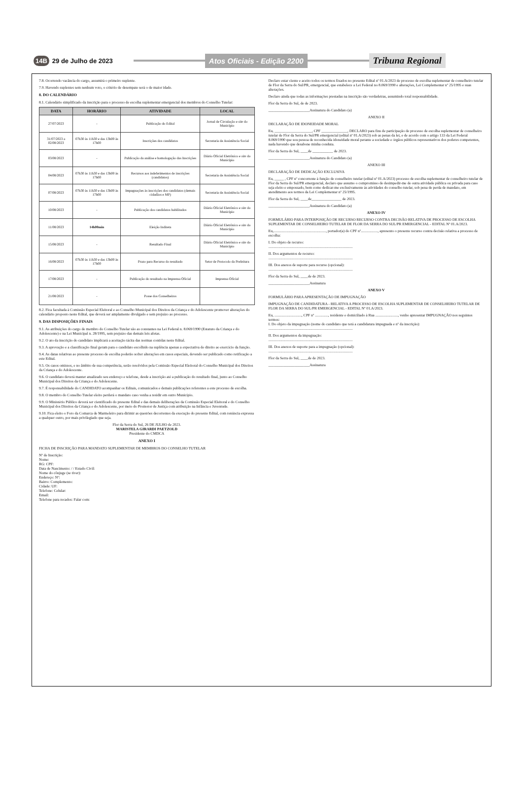14B 29 de Julho de 2023 Atos Oficiais - Edição 2200 Tribuna Regional
7.8. Ocorrendo vacância do cargo, assumirá o primeiro suplente.
7.9. Havendo suplentes sem nenhum voto, o critério de desempate será o de maior idade.
8. DO CALENDÁRIO
8.1. Calendário simplificado da inscrição para o processo de escolha suplementar emergencial dos membros do Conselho Tutelar:
| DATA | HORÁRIO | ATIVIDADE | LOCAL |
| --- | --- | --- | --- |
| 27/07/2023 | - | Publicação do Edital | Jornal de Circulação e site do Município |
| 31/07/2023 a 02/08/2023 | 07h30 às 11h30 e das 13h00 às 17h00 | Inscrições dos candidatos | Secretaria de Assistência Social |
| 03/08/2023 | - | Publicação da análise e homologação das Inscrições | Diário Oficial Eletrônico e site do Município |
| 04/08/2023 | 07h30 às 11h30 e das 13h00 às 17h00 | Recursos aos indeferimentos de inscrições (candidatos) | Secretaria de Assistência Social |
| 07/08/2023 | 07h30 às 11h30 e das 13h00 às 17h00 | Impugnações às inscrições dos candidatos (demais cidadãos e MP) | Secretaria de Assistência Social |
| 10/08/2023 | - | Publicação dos candidatos habilitados | Diário Oficial Eletrônico e site do Município |
| 11/08/2023 | 14h00min | Eleição Indireta | Diário Oficial Eletrônico e site do Município |
| 15/08/2023 | - | Resultado Final | Diário Oficial Eletrônico e site do Município |
| 16/08/2023 | 07h30 às 11h30 e das 13h00 às 17h00 | Prazo para Recurso do resultado | Setor de Protocolo da Prefeitura |
| 17/08/2023 | - | Publicação do resultado na Imprensa Oficial | Imprensa Oficial |
| 21/08/2023 | - | Posse dos Conselheiros | |
8.2. Fica facultada à Comissão Especial Eleitoral e ao Conselho Municipal dos Direitos da Criança e do Adolescente promover alterações do calendário proposto neste Edital, que deverá ser amplamente divulgado e sem prejuízo ao processo.
9. DAS DISPOSIÇÕES FINAIS
9.1. As atribuições do cargo de membro do Conselho Tutelar são as constantes na Lei Federal n. 8.069/1990 (Estatuto da Criança e do Adolescente) e na Lei Municipal n. 28/1995, sem prejuízo das demais leis afetas.
9.2. O ato da inscrição do candidato implicará a aceitação tácita das normas contidas neste Edital.
9.3. A aprovação e a classificação final geram para o candidato escolhido na suplência apenas a expectativa de direito ao exercício da função.
9.4. As datas relativas ao presente processo de escolha poderão sofrer alterações em casos especiais, devendo ser publicado como retificação a este Edital.
9.5. Os casos omissos, e no âmbito de sua competência, serão resolvidos pela Comissão Especial Eleitoral do Conselho Municipal dos Direitos da Criança e do Adolescente.
9.6. O candidato deverá manter atualizado seu endereço e telefone, desde a inscrição até a publicação do resultado final, junto ao Conselho Municipal dos Direitos da Criança e do Adolescente.
9.7. É responsabilidade do CANDIDATO acompanhar os Editais, comunicados e demais publicações referentes a este processo de escolha.
9.8. O membro do Conselho Tutelar eleito perderá o mandato caso venha a residir em outro Município.
9.9. O Ministério Público deverá ser cientificado do presente Edital e das demais deliberações da Comissão Especial Eleitoral e do Conselho Municipal dos Direitos da Criança e do Adolescente, por meio do Promotor de Justiça com atribuição na Infância e Juventude.
9.10. Fica eleito o Foro da Comarca de Marmeleiro para dirimir as questões decorrentes da execução do presente Edital, com renúncia expressa a qualquer outro, por mais privilegiado que seja.
Flor da Serra do Sul, 26 DE JULHO de 2023.
MARISTELA GIRARDI PAETZOLD
Presidente do CMDCA
ANEXO I
FICHA DE INSCRIÇÃO PARA MANDATO SUPLEMENTAR DE MEMBROS DO CONSELHO TUTELAR
Nº de Inscrição:
Nome:
RG: CPF:
Data de Nascimento: / / Estado Civil:
Nome do cônjuge (se tiver):
Endereço: Nº:
Bairro: Complemento:
Cidade: UF:
Telefone: Celular:
Email:
Telefone para recados: Falar com:
Declaro estar ciente e aceito todos os termos fixados no presente Edital nº 01.A/2023 de processo de escolha suplementar de conselheiro tutelar de Flor da Serra do Sul/PR, emergencial, que estabelece a Lei Federal no 8.069/1990 e alterações, Lei Complementar nº 25/1995 e suas alterações.
Declaro ainda que todas as informações prestadas na inscrição são verdadeiras, assumindo total responsabilidade.
Flor da Serra do Sul, de de 2023.
______________________Assinatura do Candidato (a)
ANEXO II
DECLARAÇÃO DE IDONEIDADE MORAL
Eu, ____________________, CPF ______________, DECLARO para fins de participação de processo de escolha suplementar de conselheiro tutelar de Flor da Serra do Sul/PR emergencial (edital nº 01.A/2023) sob as penas da lei, e de acordo com o artigo 133 da Lei Federal 8.069/1990 que sou pessoa de reconhecida idoneidade moral perante a sociedade e órgãos públicos representativos dos poderes competentes, nada havendo que desabone minha conduta.
Flor da Serra do Sul, ____de ___________ de 2023.
______________________Assinatura do Candidato (a)
ANEXO III
DECLARAÇÃO DE DEDICAÇÃO EXCLUSIVA
Eu, _____ , CPF nº concorrente à função de conselheiro tutelar (edital nº 01.A/2023) processo de escolha suplementar de conselheiro tutelar de Flor da Serra do Sul/PR emergencial, declaro que assumo o compromisso de desimpedir-me de outra atividade pública ou privada para caso seja eleito e empossado, bem como dedicar-me exclusivamente às atividades do conselho tutelar, sob pena de perda de mandato, em atendimento aos termos da Lei Complementar nº 25/1995.
Flor da Serra do Sul, ____de________________ de 2023.
______________________Assinatura do Candidato (a)
ANEXO IV
FORMULÁRIO PARA INTERPOSIÇÃO DE RECURSO RECURSO CONTRA DECISÃO RELATIVA DE PROCESSO DE ESCOLHA SUPLEMENTAR DE CONSELHEIRO TUTELAR DE FLOR DA SERRA DO SUL/PR EMERGENCIAL - EDITAL Nº 01.A/2023.
Eu,........................................................, portador(a) do CPF nº.................., apresento o presente recurso contra decisão relativa a processo de escolha:
I. Do objeto de recurso:
..........................................................................................
II. Dos argumentos de recurso:
..........................................................................................
III. Dos anexos de suporte para recurso (opcional):
..........................................................................................
Flor da Serra do Sul, ____de de 2023.
______________________Assinatura
ANEXO V
FORMULÁRIO PARA APRESENTAÇÃO DE IMPUGNAÇÃO
IMPUGNAÇÃO DE CANDIDATURA - RELATIVA A PROCESSO DE ESCOLHA SUPLEMENTAR DE CONSELHEIRO TUTELAR DE FLOR DA SERRA DO SUL/PR EMERGENCIAL - EDITAL Nº 01.A/2023.
Eu, ............................., CPF nº .............., residente e domiciliado à Rua ........................, venho apresentar IMPUGNAÇÃO nos seguintes termos:
I. Do objeto da impugnação (nome do candidato que terá a candidatura impugnada e nº da inscrição):
..........................................................................................
II. Dos argumentos da impugnação:
..........................................................................................
III. Dos anexos de suporte para a impugnação (opcional):
..........................................................................................
Flor da Serra do Sul, ____de de 2023.
______________________Assinatura